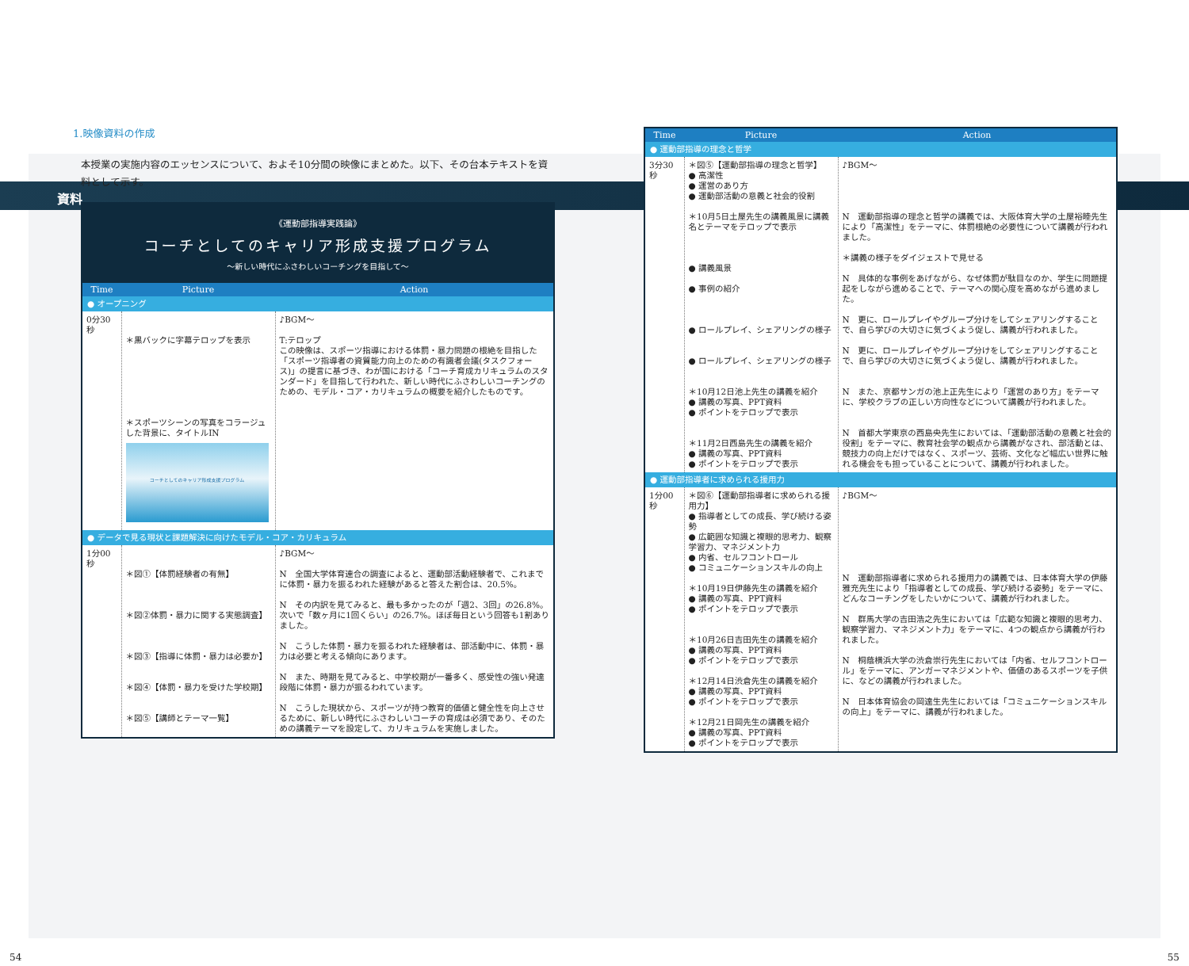資料
1.映像資料の作成
本授業の実施内容のエッセンスについて、およそ10分間の映像にまとめた。以下、その台本テキストを資料として示す。
《運動部指導実践論》
コーチとしてのキャリア形成支援プログラム
〜新しい時代にふさわしいコーチングを目指して〜
| Time | Picture | Action |
| --- | --- | --- |
| ● オープニング | | |
| 0分30秒 | ＊黒バックに字幕テロップを表示 ＊スポーツシーンの写真をコラージュした背景に、タイトルIN コーチとしてのキャリア形成支援プログラム | ♪BGM〜 T:テロップ この映像は、スポーツ指導における体罰・暴力問題の根絶を目指した「スポーツ指導者の資質能力向上のための有識者会議(タスクフォース)」の提言に基づき、わが国における「コーチ育成カリキュラムのスタンダード」を目指して行われた、新しい時代にふさわしいコーチングのための、モデル・コア・カリキュラムの概要を紹介したものです。 |
| ● データで見る現状と課題解決に向けたモデル・コア・カリキュラム | | |
| 1分00秒 | ＊図①【体罰経験者の有無】 ＊図②体罰・暴力に関する実態調査】 ＊図③【指導に体罰・暴力は必要か】 ＊図④【体罰・暴力を受けた学校期】 ＊図⑤【講師とテーマ一覧】 | ♪BGM〜 N 全国大学体育連合の調査によると、運動部活動経験者で、これまでに体罰・暴力を振るわれた経験があると答えた割合は、20.5%。 N その内訳を見てみると、最も多かったのが「週2、3回」の26.8%。次いで「数ヶ月に1回くらい」の26.7%。ほぼ毎日という回答も1割ありました。 N こうした体罰・暴力を振るわれた経験者は、部活動中に、体罰・暴力は必要と考える傾向にあります。 N また、時期を見てみると、中学校期が一番多く、感受性の強い発達段階に体罰・暴力が振るわれています。 N こうした現状から、スポーツが持つ教育的価値と健全性を向上させるために、新しい時代にふさわしいコーチの育成は必須であり、そのための講義テーマを設定して、カリキュラムを実施しました。 |
| Time | Picture | Action |
| --- | --- | --- |
| ● 運動部指導の理念と哲学 | | |
| 3分30秒 | ＊図⑤【運動部指導の理念と哲学】 ● 高潔性 ● 運営のあり方 ● 運動部活動の意義と社会的役割 ＊10月5日土屋先生の講義風景に講義名とテーマをテロップで表示 ● 講義風景 ● 事例の紹介 ● ロールプレイ、シェアリングの様子 ● ロールプレイ、シェアリングの様子 ＊10月12日池上先生の講義を紹介 ● 講義の写真、PPT資料 ● ポイントをテロップで表示 ＊11月2日西島先生の講義を紹介 ● 講義の写真、PPT資料 ● ポイントをテロップで表示 | ♪BGM〜 N 運動部指導の理念と哲学の講義では、大阪体育大学の土屋裕睦先生により「高潔性」をテーマに、体罰根絶の必要性について講義が行われました。 ＊講義の様子をダイジェストで見せる N 具体的な事例をあげながら、なぜ体罰が駄目なのか、学生に問題提起をしながら進めることで、テーマへの関心度を高めながら進めました。 N 更に、ロールプレイやグループ分けをしてシェアリングすることで、自ら学びの大切さに気づくよう促し、講義が行われました。 N 更に、ロールプレイやグループ分けをしてシェアリングすることで、自ら学びの大切さに気づくよう促し、講義が行われました。 N また、京都サンガの池上正先生により「運営のあり方」をテーマに、学校クラブの正しい方向性などについて講義が行われました。 N 首都大学東京の西島央先生においては、「運動部活動の意義と社会的役割」をテーマに、教育社会学の観点から講義がなされ、部活動とは、競技力の向上だけではなく、スポーツ、芸術、文化など幅広い世界に触れる機会をも担っていることについて、講義が行われました。 |
| ● 運動部指導者に求められる援用力 | | |
| 1分00秒 | ＊図⑥【運動部指導者に求められる援用力】 ● 指導者としての成長、学び続ける姿勢 ● 広範囲な知識と複眼的思考力、観察学習力、マネジメント力 ● 内省、セルフコントロール ● コミュニケーションスキルの向上 ＊10月19日伊藤先生の講義を紹介 ● 講義の写真、PPT資料 ● ポイントをテロップで表示 ＊10月26日吉田先生の講義を紹介 ● 講義の写真、PPT資料 ● ポイントをテロップで表示 ＊12月14日渋倉先生の講義を紹介 ● 講義の写真、PPT資料 ● ポイントをテロップで表示 ＊12月21日岡先生の講義を紹介 ● 講義の写真、PPT資料 ● ポイントをテロップで表示 | ♪BGM〜 N 運動部指導者に求められる援用力の講義では、日本体育大学の伊藤雅充先生により「指導者としての成長、学び続ける姿勢」をテーマに、どんなコーチングをしたいかについて、講義が行われました。 N 群馬大学の吉田浩之先生においては「広範な知識と複眼的思考力、観察学習力、マネジメント力」をテーマに、4つの観点から講義が行われました。 N 桐蔭横浜大学の渋倉崇行先生においては「内省、セルフコントロール」をテーマに、アンガーマネジメントや、価値のあるスポーツを子供に、などの講義が行われました。 N 日本体育協会の岡達生先生においては「コミュニケーションスキルの向上」をテーマに、講義が行われました。 |
54 55